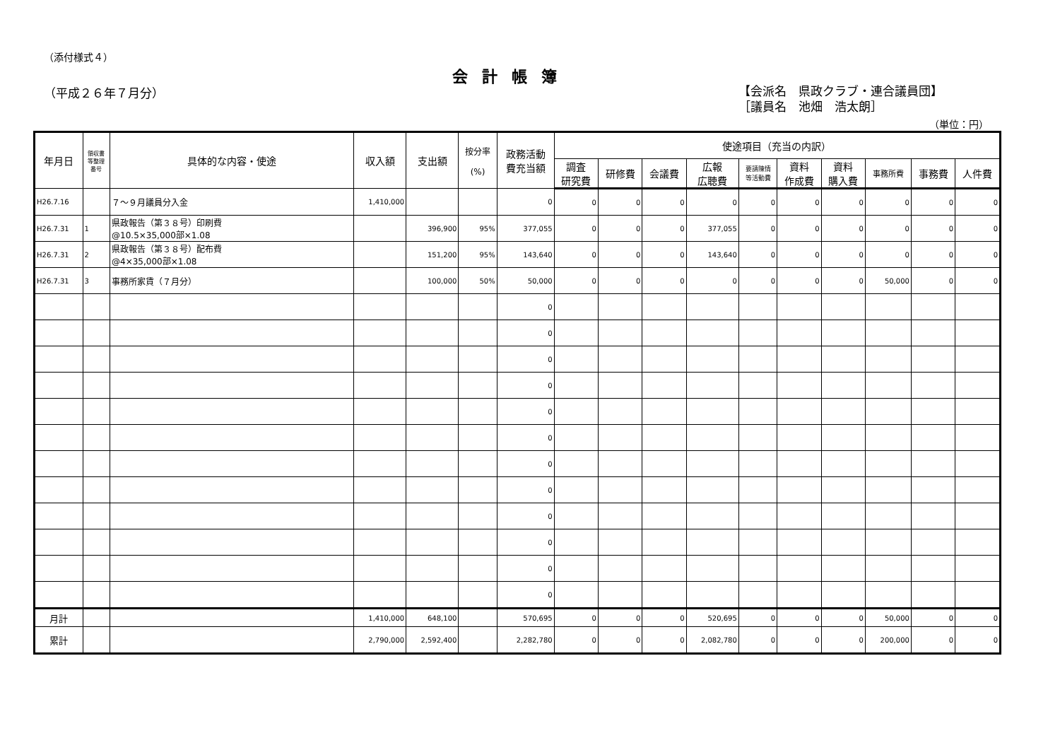（添付様式４）
会計帳簿
（平成２６年７月分）
【会派名　県政クラブ・連合議員団】
［議員名　池畑　浩太朗］
（単位：円）
| 年月日 | 領収書 等整理 番号 | 具体的な内容・使途 | 収入額 | 支出額 | 按分率 (%) | 政務活動 費充当額 | 使途項目（充当の内訳） | | | | | | | | | |
| --- | --- | --- | --- | --- | --- | --- | --- | --- | --- | --- | --- | --- | --- | --- | --- | --- |
| | | | | | | | 調査 研究費 | 研修費 | 会議費 | 広報 広聴費 | 要請陳情 等活動費 | 資料 作成費 | 資料 購入費 | 事務所費 | 事務費 | 人件費 |
| H26.7.16 | | ７～９月議員分入金 | 1,410,000 | | | 0 | 0 | 0 | 0 | 0 | 0 | 0 | 0 | 0 | 0 | 0 |
| H26.7.31 | 1 | 県政報告（第３８号）印刷費 @10.5×35,000部×1.08 | | 396,900 | 95% | 377,055 | 0 | 0 | 0 | 377,055 | 0 | 0 | 0 | 0 | 0 | 0 |
| H26.7.31 | 2 | 県政報告（第３８号）配布費 @4×35,000部×1.08 | | 151,200 | 95% | 143,640 | 0 | 0 | 0 | 143,640 | 0 | 0 | 0 | 0 | 0 | 0 |
| H26.7.31 | 3 | 事務所家賃（７月分） | | 100,000 | 50% | 50,000 | 0 | 0 | 0 | 0 | 0 | 0 | 0 | 50,000 | 0 | 0 |
| | | | | | | 0 | | | | | | | | | | |
| | | | | | | 0 | | | | | | | | | | |
| | | | | | | 0 | | | | | | | | | | |
| | | | | | | 0 | | | | | | | | | | |
| | | | | | | 0 | | | | | | | | | | |
| | | | | | | 0 | | | | | | | | | | |
| | | | | | | 0 | | | | | | | | | | |
| | | | | | | 0 | | | | | | | | | | |
| | | | | | | 0 | | | | | | | | | | |
| | | | | | | 0 | | | | | | | | | | |
| | | | | | | 0 | | | | | | | | | | |
| | | | | | | 0 | | | | | | | | | | |
| 月計 | | | 1,410,000 | 648,100 | | 570,695 | 0 | 0 | 0 | 520,695 | 0 | 0 | 0 | 50,000 | 0 | 0 |
| 累計 | | | 2,790,000 | 2,592,400 | | 2,282,780 | 0 | 0 | 0 | 2,082,780 | 0 | 0 | 0 | 200,000 | 0 | 0 |